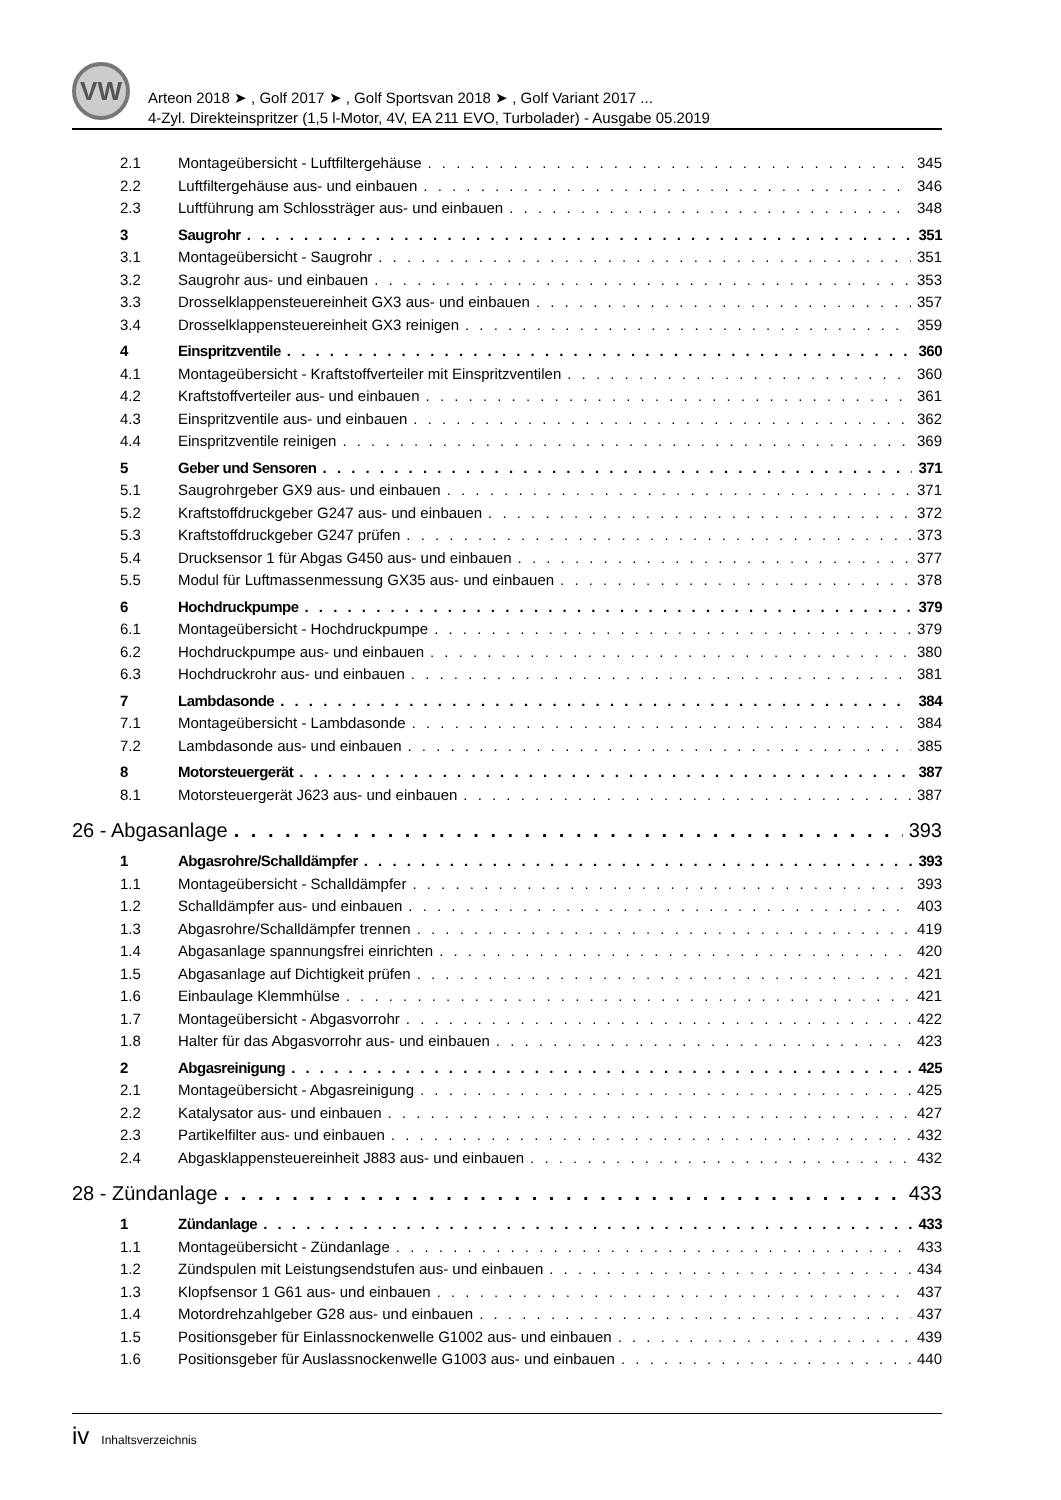VW
Arteon 2018 ➤ , Golf 2017 ➤ , Golf Sportsvan 2018 ➤ , Golf Variant 2017 ...
4-Zyl. Direkteinspritzer (1,5 l-Motor, 4V, EA 211 EVO, Turbolader) - Ausgabe 05.2019
2.1 Montageübersicht - Luftfiltergehäuse 345
2.2 Luftfiltergehäuse aus- und einbauen 346
2.3 Luftführung am Schlossträger aus- und einbauen 348
3 Saugrohr 351
3.1 Montageübersicht - Saugrohr 351
3.2 Saugrohr aus- und einbauen 353
3.3 Drosselklappensteuereinheit GX3 aus- und einbauen 357
3.4 Drosselklappensteuereinheit GX3 reinigen 359
4 Einspritzventile 360
4.1 Montageübersicht - Kraftstoffverteiler mit Einspritzventilen 360
4.2 Kraftstoffverteiler aus- und einbauen 361
4.3 Einspritzventile aus- und einbauen 362
4.4 Einspritzventile reinigen 369
5 Geber und Sensoren 371
5.1 Saugrohrgeber GX9 aus- und einbauen 371
5.2 Kraftstoffdruckgeber G247 aus- und einbauen 372
5.3 Kraftstoffdruckgeber G247 prüfen 373
5.4 Drucksensor 1 für Abgas G450 aus- und einbauen 377
5.5 Modul für Luftmassenmessung GX35 aus- und einbauen 378
6 Hochdruckpumpe 379
6.1 Montageübersicht - Hochdruckpumpe 379
6.2 Hochdruckpumpe aus- und einbauen 380
6.3 Hochdruckrohr aus- und einbauen 381
7 Lambdasonde 384
7.1 Montageübersicht - Lambdasonde 384
7.2 Lambdasonde aus- und einbauen 385
8 Motorsteuergerät 387
8.1 Motorsteuergerät J623 aus- und einbauen 387
26 - Abgasanlage 393
1 Abgasrohre/Schalldämpfer 393
1.1 Montageübersicht - Schalldämpfer 393
1.2 Schalldämpfer aus- und einbauen 403
1.3 Abgasrohre/Schalldämpfer trennen 419
1.4 Abgasanlage spannungsfrei einrichten 420
1.5 Abgasanlage auf Dichtigkeit prüfen 421
1.6 Einbaulage Klemmhülse 421
1.7 Montageübersicht - Abgasvorrohr 422
1.8 Halter für das Abgasvorrohr aus- und einbauen 423
2 Abgasreinigung 425
2.1 Montageübersicht - Abgasreinigung 425
2.2 Katalysator aus- und einbauen 427
2.3 Partikelfilter aus- und einbauen 432
2.4 Abgasklappensteuereinheit J883 aus- und einbauen 432
28 - Zündanlage 433
1 Zündanlage 433
1.1 Montageübersicht - Zündanlage 433
1.2 Zündspulen mit Leistungsendstufen aus- und einbauen 434
1.3 Klopfsensor 1 G61 aus- und einbauen 437
1.4 Motordrehzahlgeber G28 aus- und einbauen 437
1.5 Positionsgeber für Einlassnockenwelle G1002 aus- und einbauen 439
1.6 Positionsgeber für Auslassnockenwelle G1003 aus- und einbauen 440
iv Inhaltsverzeichnis